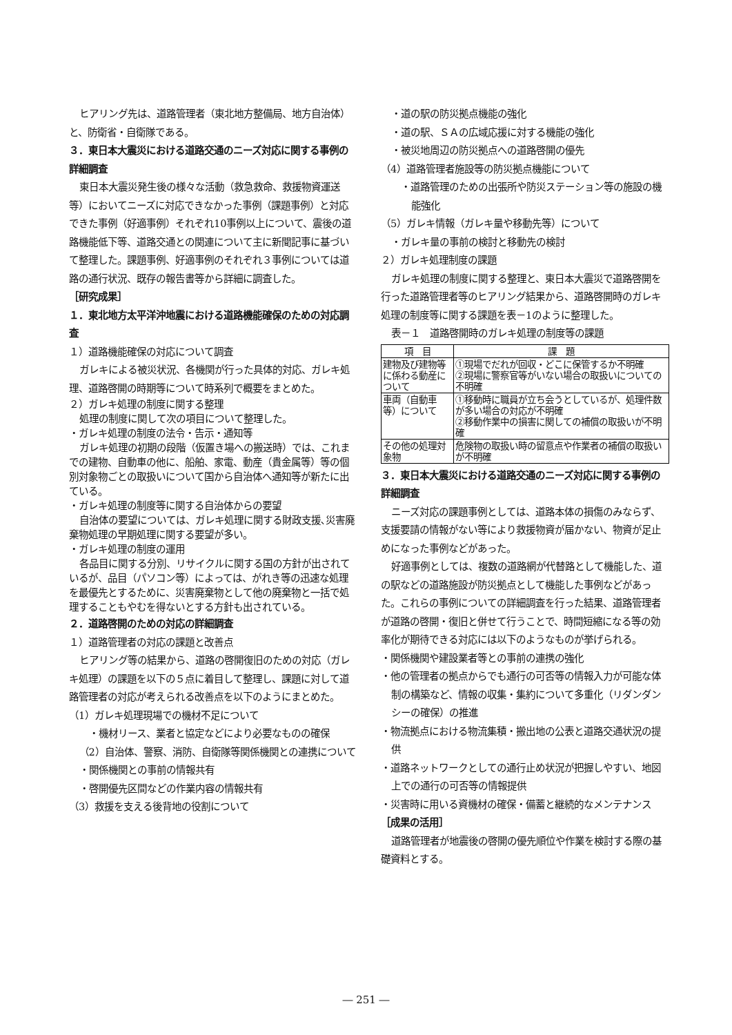ヒアリング先は、道路管理者（東北地方整備局、地方自治体）と、防衛省・自衛隊である。
３．東日本大震災における道路交通のニーズ対応に関する事例の詳細調査
東日本大震災発生後の様々な活動（救急救命、救援物資運送等）においてニーズに対応できなかった事例（課題事例）と対応できた事例（好適事例）それぞれ10事例以上について、震後の道路機能低下等、道路交通との関連について主に新聞記事に基づいて整理した。課題事例、好適事例のそれぞれ３事例については道路の通行状況、既存の報告書等から詳細に調査した。
［研究成果］
１．東北地方太平洋沖地震における道路機能確保のための対応調査
１）道路機能確保の対応について調査
ガレキによる被災状況、各機関が行った具体的対応、ガレキ処理、道路啓開の時期等について時系列で概要をまとめた。
２）ガレキ処理の制度に関する整理
処理の制度に関して次の項目について整理した。
・ガレキ処理の制度の法令・告示・通知等
ガレキ処理の初期の段階（仮置き場への搬送時）では、これまでの建物、自動車の他に、船舶、家電、動産（貴金属等）等の個別対象物ごとの取扱いについて国から自治体へ通知等が新たに出ている。
・ガレキ処理の制度等に関する自治体からの要望
自治体の要望については、ガレキ処理に関する財政支援､災害廃棄物処理の早期処理に関する要望が多い。
・ガレキ処理の制度の運用
各品目に関する分別、リサイクルに関する国の方針が出されているが、品目（パソコン等）によっては、がれき等の迅速な処理を最優先とするために、災害廃棄物として他の廃棄物と一括で処理することもやむを得ないとする方針も出されている。
２．道路啓開のための対応の詳細調査
１）道路管理者の対応の課題と改善点
ヒアリング等の結果から、道路の啓開復旧のための対応（ガレキ処理）の課題を以下の５点に着目して整理し、課題に対して道路管理者の対応が考えられる改善点を以下のようにまとめた。
（1）ガレキ処理現場での機材不足について
・機材リース、業者と協定などにより必要なものの確保
（2）自治体、警察、消防、自衛隊等関係機関との連携について
・関係機関との事前の情報共有
・啓開優先区間などの作業内容の情報共有
（3）救援を支える後背地の役割について
・道の駅の防災拠点機能の強化
・道の駅、ＳＡの広域応援に対する機能の強化
・被災地周辺の防災拠点への道路啓開の優先
（4）道路管理者施設等の防災拠点機能について
・道路管理のための出張所や防災ステーション等の施設の機能強化
（5）ガレキ情報（ガレキ量や移動先等）について
・ガレキ量の事前の検討と移動先の検討
２）ガレキ処理制度の課題
ガレキ処理の制度に関する整理と、東日本大震災で道路啓開を行った道路管理者等のヒアリング結果から、道路啓開時のガレキ処理の制度等に関する課題を表－1のように整理した。
表－１　道路啓開時のガレキ処理の制度等の課題
| 項 目 | 課 題 |
| --- | --- |
| 建物及び建物等に係わる動産について | ①現場でだれが回収・どこに保管するか不明確 ②現場に警察官等がいない場合の取扱いについての不明確 |
| 車両（自動車等）について | ①移動時に職員が立ち会うとしているが、処理件数が多い場合の対応が不明確 ②移動作業中の損害に関しての補償の取扱いが不明確 |
| その他の処理対象物 | 危険物の取扱い時の留意点や作業者の補償の取扱いが不明確 |
３．東日本大震災における道路交通のニーズ対応に関する事例の詳細調査
ニーズ対応の課題事例としては、道路本体の損傷のみならず、支援要請の情報がない等により救援物資が届かない、物資が足止めになった事例などがあった。
好適事例としては、複数の道路網が代替路として機能した、道の駅などの道路施設が防災拠点として機能した事例などがあった。これらの事例についての詳細調査を行った結果、道路管理者が道路の啓開・復旧と併せて行うことで、時間短縮になる等の効率化が期待できる対応には以下のようなものが挙げられる。
・関係機関や建設業者等との事前の連携の強化
・他の管理者の拠点からでも通行の可否等の情報入力が可能な体制の構築など、情報の収集・集約について多重化（リダンダンシーの確保）の推進
・物流拠点における物流集積・搬出地の公表と道路交通状況の提供
・道路ネットワークとしての通行止め状況が把握しやすい、地図上での通行の可否等の情報提供
・災害時に用いる資機材の確保・備蓄と継続的なメンテナンス
［成果の活用］
道路管理者が地震後の啓開の優先順位や作業を検討する際の基礎資料とする。
― 251 ―